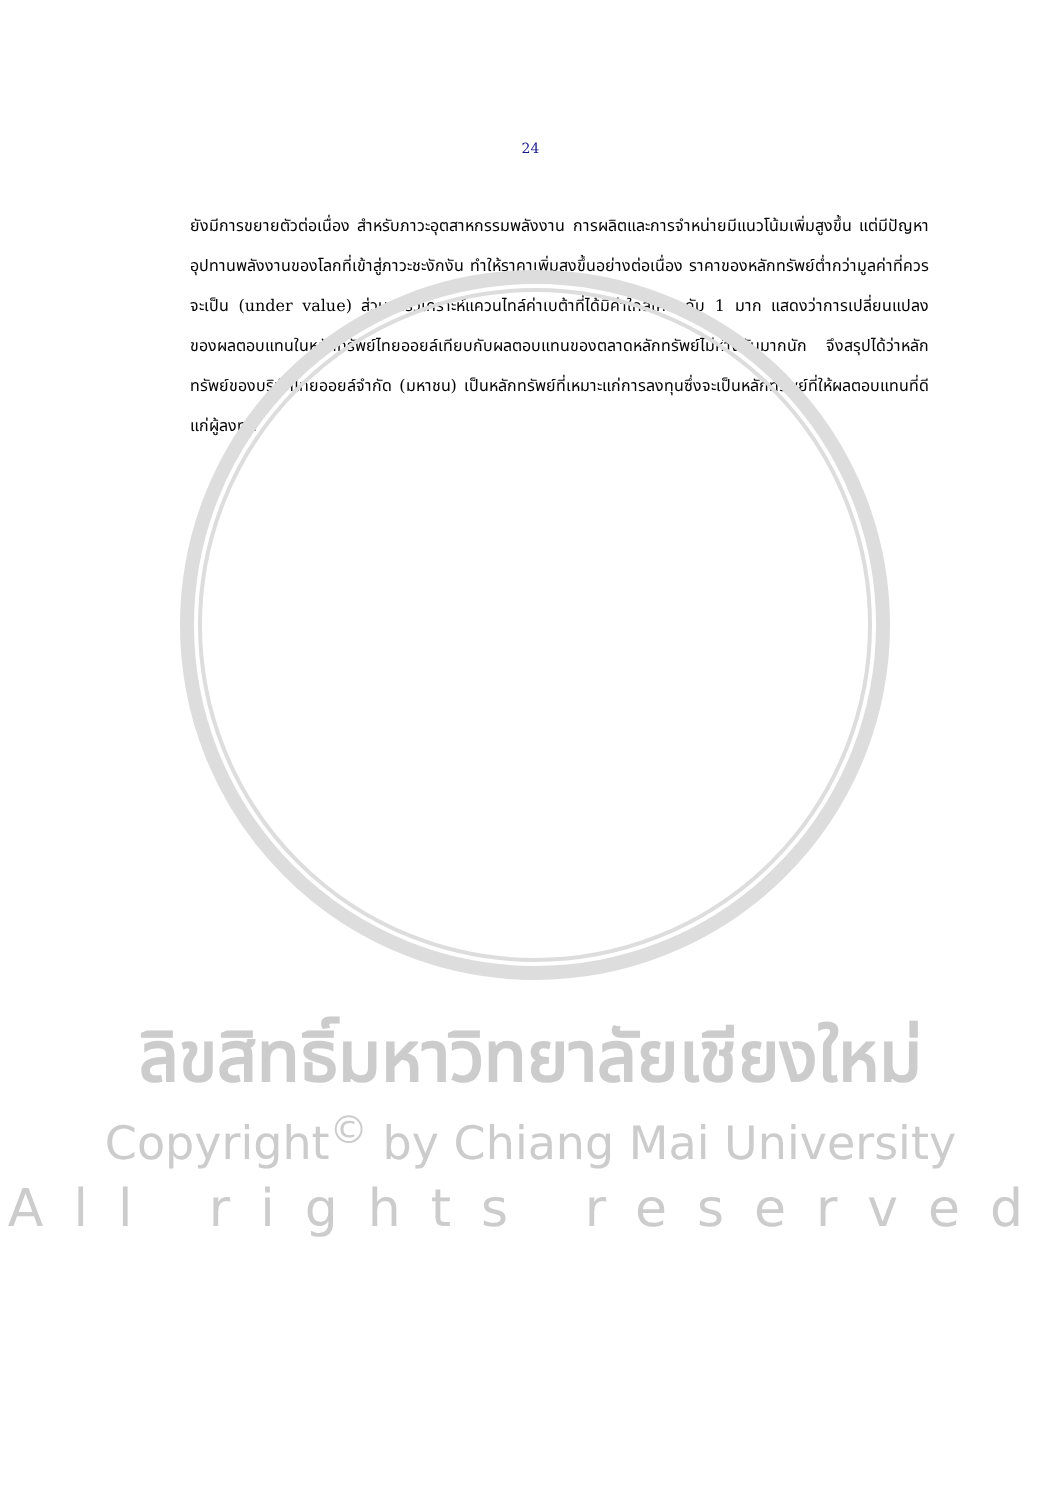24
ยังมีการขยายตัวต่อเนื่อง สำหรับภาวะอุตสาหกรรมพลังงาน การผลิตและการจำหน่ายมีแนวโน้มเพิ่มสูงขึ้น แต่มีปัญหาอุปทานพลังงานของโลกที่เข้าสู่ภาวะชะงักงัน ทำให้ราคาเพิ่มสูงขึ้นอย่างต่อเนื่อง ราคาของหลักทรัพย์ต่ำกว่ามูลค่าที่ควรจะเป็น (under value) ส่วนการวิเคราะห์แควนไทล์ค่าเบต้าที่ได้มีค่าใกล้เคียงกับ 1 มาก แสดงว่าการเปลี่ยนแปลงของผลตอบแทนในหลักทรัพย์ไทยออยล์เทียบกับผลตอบแทนของตลาดหลักทรัพย์ไม่ห่างกันมากนัก จึงสรุปได้ว่าหลักทรัพย์ของบริษัทไทยออยล์จำกัด (มหาชน) เป็นหลักทรัพย์ที่เหมาะแก่การลงทุนซึ่งจะเป็นหลักทรัพย์ที่ให้ผลตอบแทนที่ดีแก่ผู้ลงทุน
ลิขสิทธิ์มหาวิทยาลัยเชียงใหม่
Copyright<sup>©</sup> by Chiang Mai University
All rights reserved